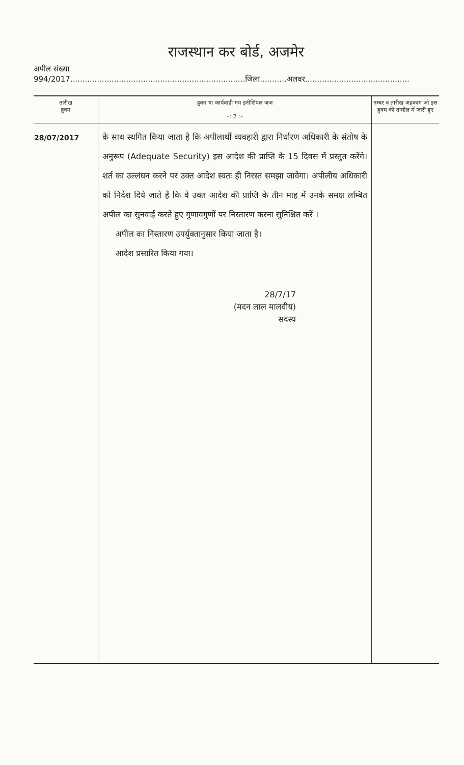राजस्थान कर बोर्ड, अजमेर
अपील संख्या 994/2017........................................................................जिला...........अलवर...........................................
| तारीख हुक्म | हुक्म या कार्यवाही मय इनीशियल जज –: 2 :– | नम्बर व तारीख अहकाम जो इस हुक्म की तामील में जारी हुए |
| --- | --- | --- |
| 28/07/2017 | के साथ स्थगित किया जाता है कि अपीलार्थी व्यवहारी द्वारा निर्धारण अधिकारी के संतोष के अनुरूप (Adequate Security) इस आदेश की प्राप्ति के 15 दिवस में प्रस्तुत करेंगे। शर्त का उल्लंघन करने पर उक्त आदेश स्वतः ही निरस्त समझा जावेगा। अपीलीय अधिकारी को निर्देश दिये जाते हैं कि वे उक्त आदेश की प्राप्ति के तीन माह में उनके समक्ष लम्बित अपील का सुनवाई करते हुए गुणावगुणों पर निस्तारण करना सुनिश्चित करें । अपील का निस्तारण उपर्युक्तानुसार किया जाता है। आदेश प्रसारित किया गया। 28/7/17 (मदन लाल मालवीय) सदस्य | |